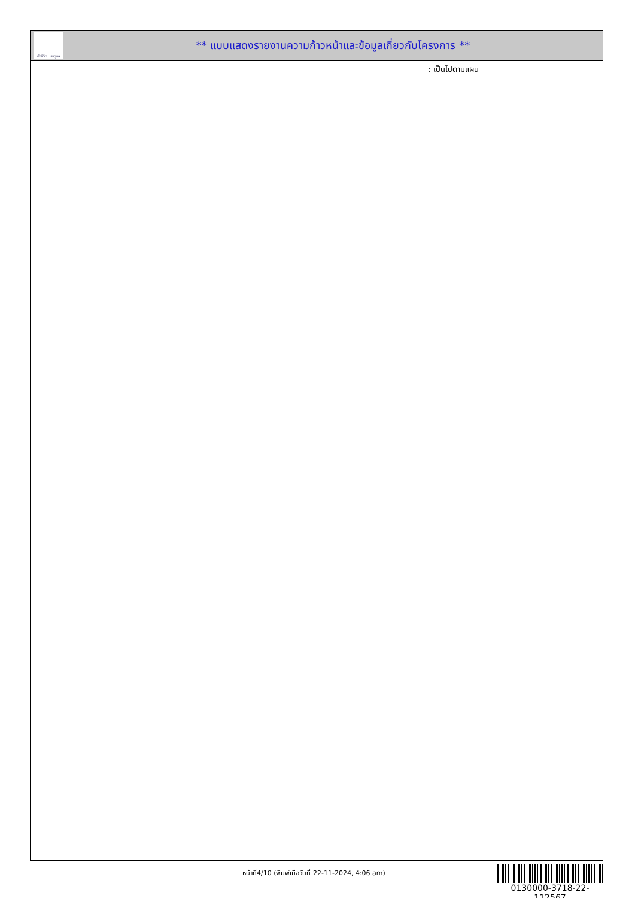ทั้งชีวิต..เราดูแล
** แบบแสดงรายงานความก้าวหน้าและข้อมูลเกี่ยวกับโครงการ **
: เป็นไปตามแผน
หน้าที่4/10 (พิมพ์เมื่อวันที่ 22-11-2024, 4:06 am)
0130000-3718-22-112567